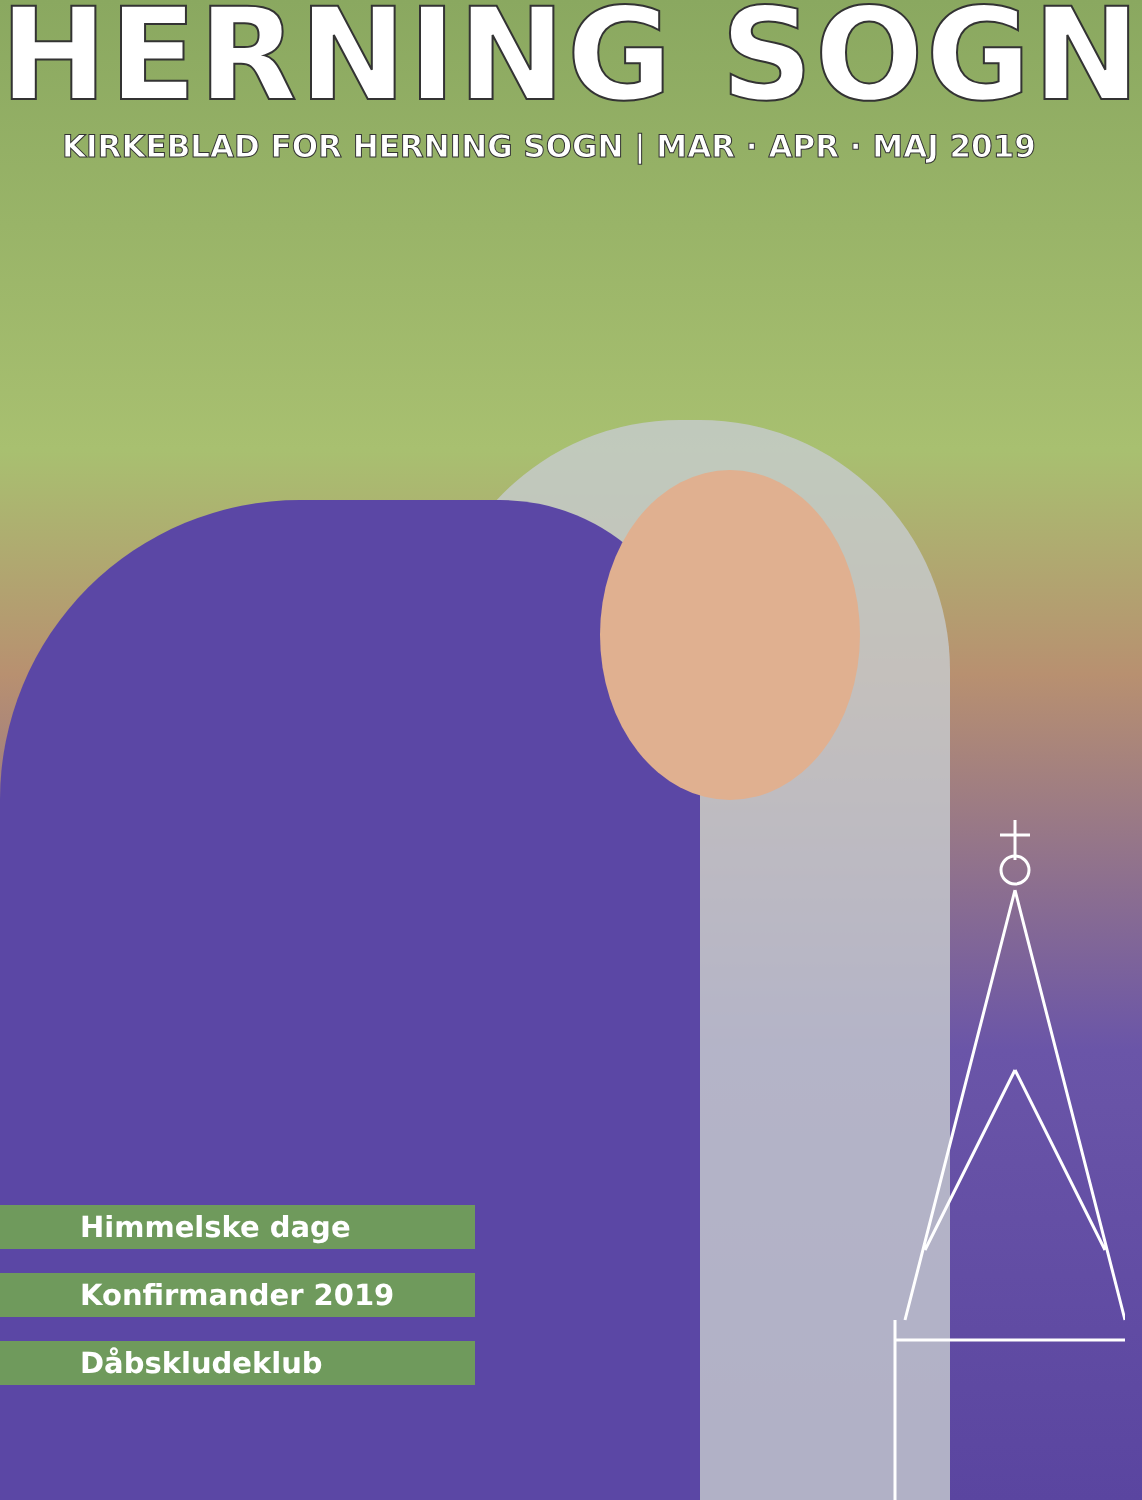HERNING SOGN
KIRKEBLAD FOR HERNING SOGN | MAR · APR · MAJ 2019
Himmelske dage
Konfirmander 2019
Dåbskludeklub